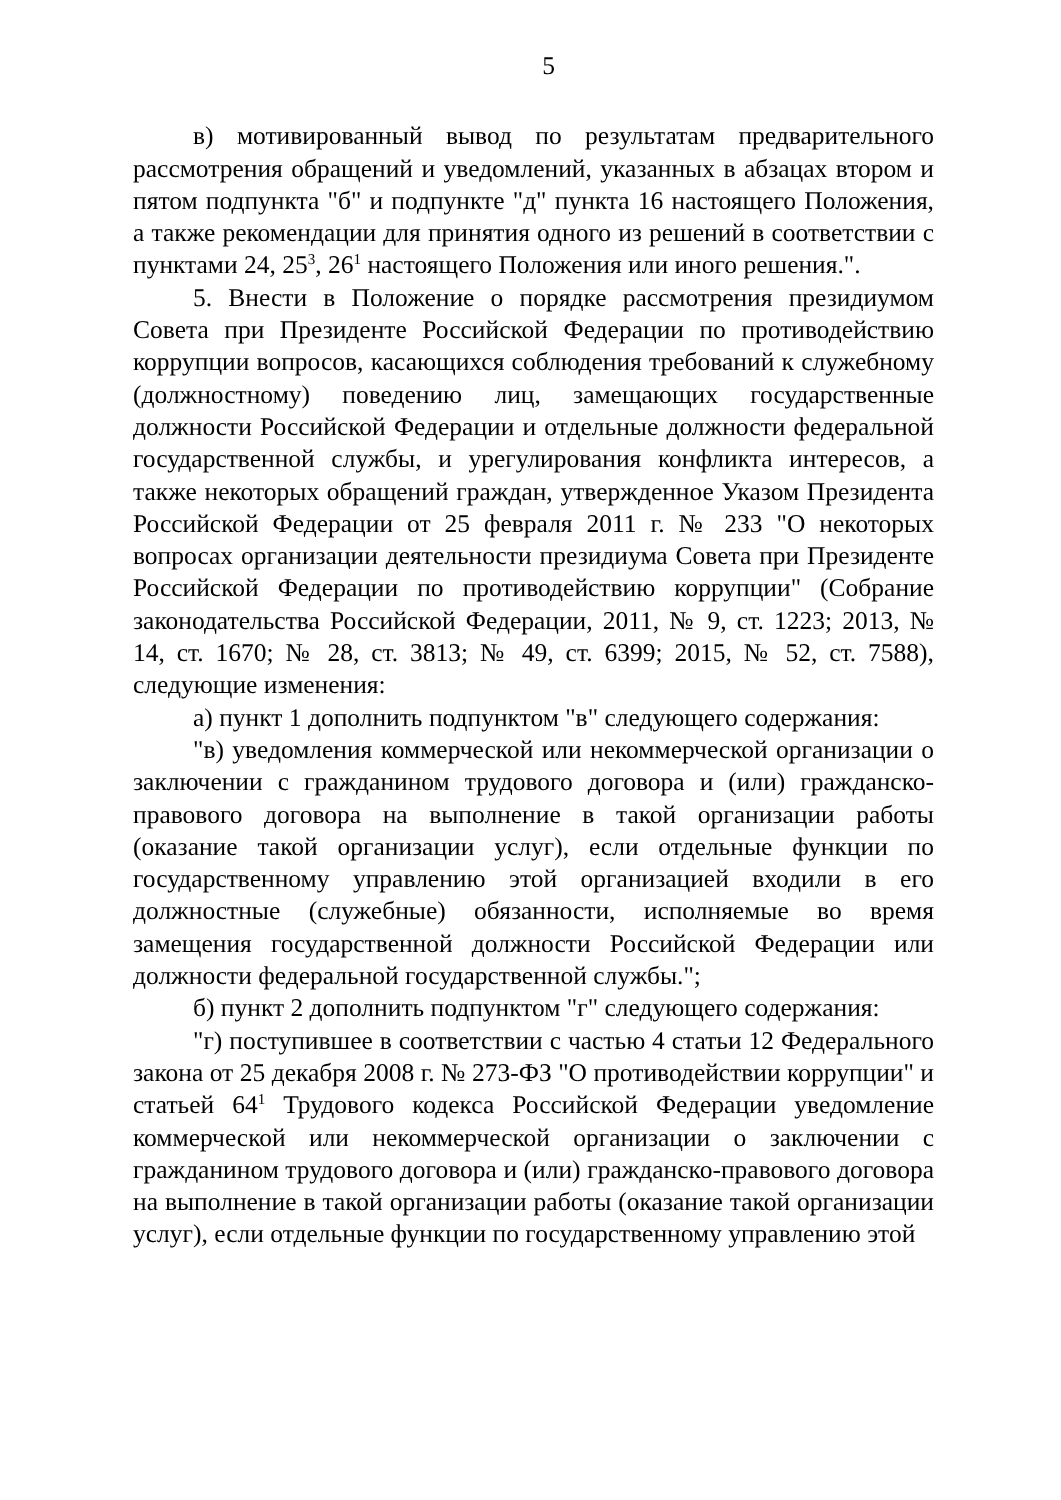5
в) мотивированный вывод по результатам предварительного рассмотрения обращений и уведомлений, указанных в абзацах втором и пятом подпункта "б" и подпункте "д" пункта 16 настоящего Положения, а также рекомендации для принятия одного из решений в соответствии с пунктами 24, 25<sup>3</sup>, 26<sup>1</sup> настоящего Положения или иного решения.".
5. Внести в Положение о порядке рассмотрения президиумом Совета при Президенте Российской Федерации по противодействию коррупции вопросов, касающихся соблюдения требований к служебному (должностному) поведению лиц, замещающих государственные должности Российской Федерации и отдельные должности федеральной государственной службы, и урегулирования конфликта интересов, а также некоторых обращений граждан, утвержденное Указом Президента Российской Федерации от 25 февраля 2011 г. № 233 "О некоторых вопросах организации деятельности президиума Совета при Президенте Российской Федерации по противодействию коррупции" (Собрание законодательства Российской Федерации, 2011, № 9, ст. 1223; 2013, № 14, ст. 1670; № 28, ст. 3813; № 49, ст. 6399; 2015, № 52, ст. 7588), следующие изменения:
а) пункт 1 дополнить подпунктом "в" следующего содержания:
"в) уведомления коммерческой или некоммерческой организации о заключении с гражданином трудового договора и (или) гражданско-правового договора на выполнение в такой организации работы (оказание такой организации услуг), если отдельные функции по государственному управлению этой организацией входили в его должностные (служебные) обязанности, исполняемые во время замещения государственной должности Российской Федерации или должности федеральной государственной службы.";
б) пункт 2 дополнить подпунктом "г" следующего содержания:
"г) поступившее в соответствии с частью 4 статьи 12 Федерального закона от 25 декабря 2008 г. № 273-ФЗ "О противодействии коррупции" и статьей 64<sup>1</sup> Трудового кодекса Российской Федерации уведомление коммерческой или некоммерческой организации о заключении с гражданином трудового договора и (или) гражданско-правового договора на выполнение в такой организации работы (оказание такой организации услуг), если отдельные функции по государственному управлению этой